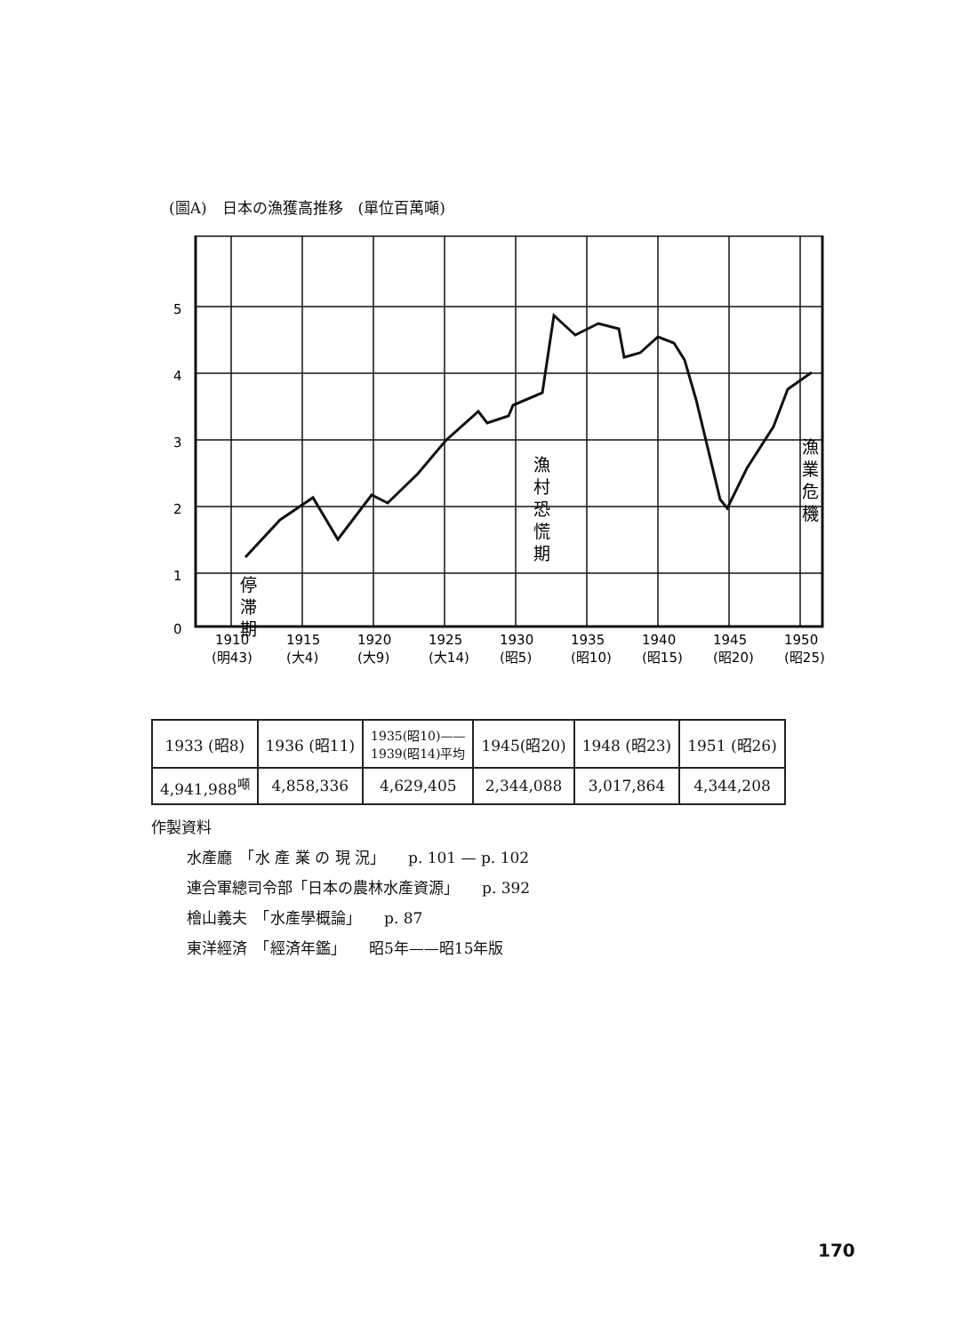(圖A)　日本の漁獲高推移　(單位百萬噸)
5
4
3
2
1
0
1910
1915
1920
1925
1930
1935
1940
1945
1950
(明43)
(大4)
(大9)
(大14)
(昭5)
(昭10)
(昭15)
(昭20)
(昭25)
停
滞
期
漁
村
恐
慌
期
漁
業
危
機
| 1933 (昭8) | 1936 (昭11) | 1935(昭10)—— 1939(昭14)平均 | 1945(昭20) | 1948 (昭23) | 1951 (昭26) |
| 4,941,988<sup>噸</sup> | 4,858,336 | 4,629,405 | 2,344,088 | 3,017,864 | 4,344,208 |
作製資料
水產廳　「水 產 業 の 現 況」　　p. 101 — p. 102
連合軍總司令部「日本の農林水產資源」　　p. 392
檜山義夫　「水產學概論」　　p. 87
東洋經済　「經済年鑑」　　昭5年——昭15年版
170